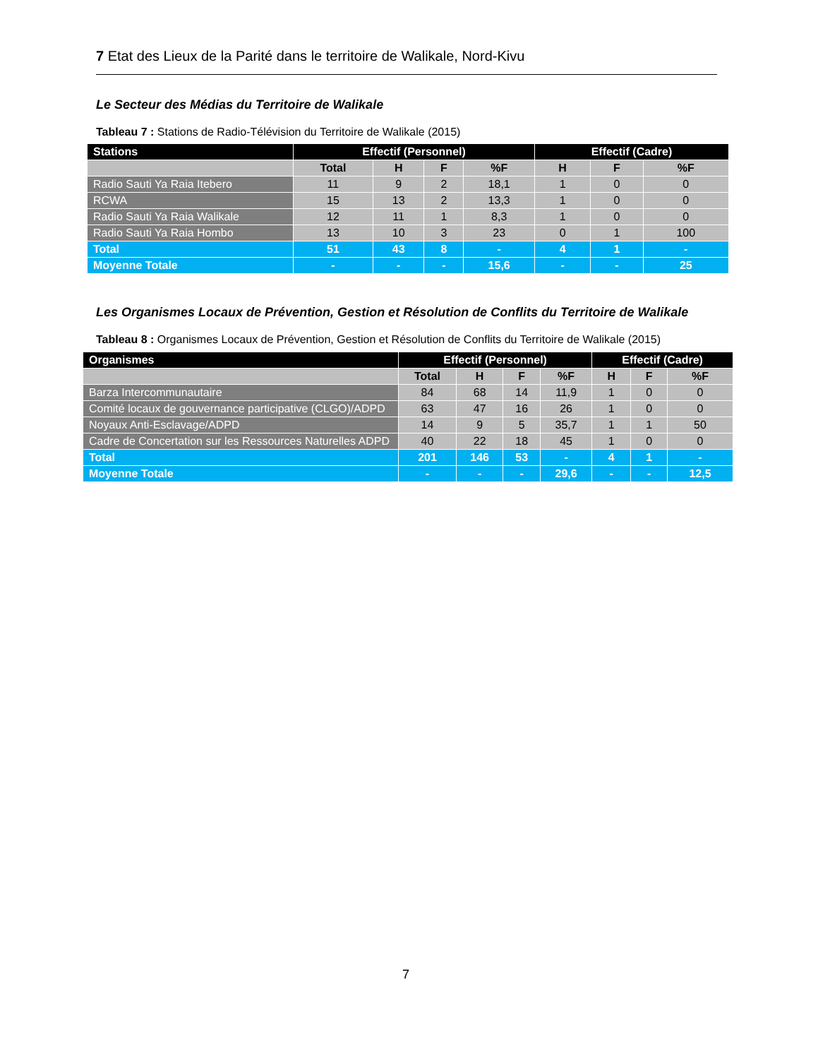7 Etat des Lieux de la Parité dans le territoire de Walikale, Nord-Kivu
Le Secteur des Médias du Territoire de Walikale
Tableau 7 : Stations de Radio-Télévision du Territoire de Walikale (2015)
| Stations | Effectif (Personnel) | | | | Effectif (Cadre) | | |
| --- | --- | --- | --- | --- | --- | --- | --- |
| | Total | H | F | %F | H | F | %F |
| Radio Sauti Ya Raia Itebero | 11 | 9 | 2 | 18,1 | 1 | 0 | 0 |
| RCWA | 15 | 13 | 2 | 13,3 | 1 | 0 | 0 |
| Radio Sauti Ya Raia Walikale | 12 | 11 | 1 | 8,3 | 1 | 0 | 0 |
| Radio Sauti Ya Raia Hombo | 13 | 10 | 3 | 23 | 0 | 1 | 100 |
| Total | 51 | 43 | 8 | - | 4 | 1 | - |
| Moyenne Totale | - | - | - | 15,6 | - | - | 25 |
Les Organismes Locaux de Prévention, Gestion et Résolution de Conflits du Territoire de Walikale
Tableau 8 : Organismes Locaux de Prévention, Gestion et Résolution de Conflits du Territoire de Walikale (2015)
| Organismes | Effectif (Personnel) | | | | Effectif (Cadre) | | |
| --- | --- | --- | --- | --- | --- | --- | --- |
| | Total | H | F | %F | H | F | %F |
| Barza Intercommunautaire | 84 | 68 | 14 | 11,9 | 1 | 0 | 0 |
| Comité locaux de gouvernance participative (CLGO)/ADPD | 63 | 47 | 16 | 26 | 1 | 0 | 0 |
| Noyaux Anti-Esclavage/ADPD | 14 | 9 | 5 | 35,7 | 1 | 1 | 50 |
| Cadre de Concertation sur les Ressources Naturelles ADPD | 40 | 22 | 18 | 45 | 1 | 0 | 0 |
| Total | 201 | 146 | 53 | - | 4 | 1 | - |
| Moyenne Totale | - | - | - | 29,6 | - | - | 12,5 |
7